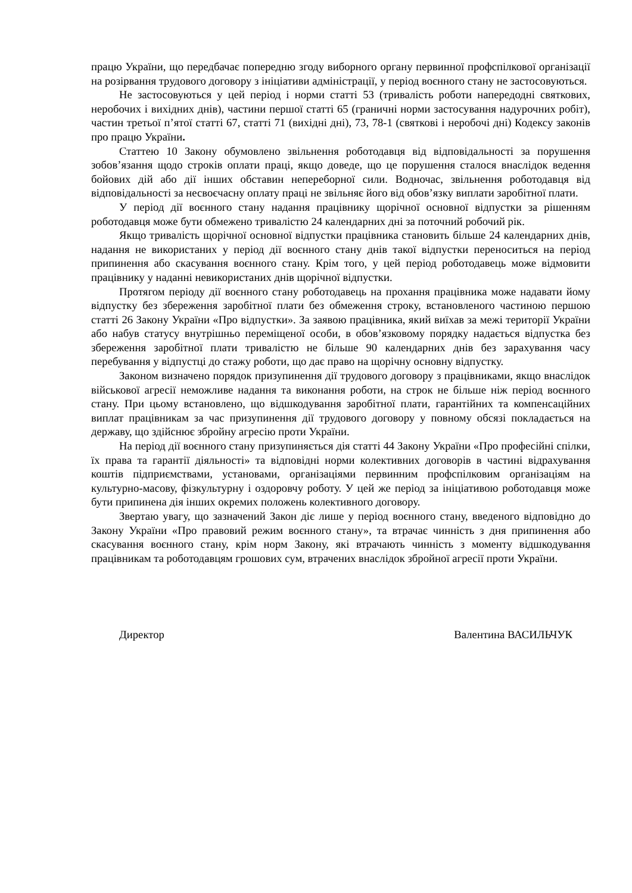працю України, що передбачає попередню згоду виборного органу первинної профспілкової організації на розірвання трудового договору з ініціативи адміністрації, у період воєнного стану не застосовуються.
Не застосовуються у цей період і норми статті 53 (тривалість роботи напередодні святкових, неробочих і вихідних днів), частини першої статті 65 (граничні норми застосування надурочних робіт), частин третьої п’ятої статті 67, статті 71 (вихідні дні), 73, 78-1 (святкові і неробочі дні) Кодексу законів про працю України.
Статтею 10 Закону обумовлено звільнення роботодавця від відповідальності за порушення зобов’язання щодо строків оплати праці, якщо доведе, що це порушення сталося внаслідок ведення бойових дій або дії інших обставин непереборної сили. Водночас, звільнення роботодавця від відповідальності за несвоєчасну оплату праці не звільняє його від обов’язку виплати заробітної плати.
У період дії воєнного стану надання працівнику щорічної основної відпустки за рішенням роботодавця може бути обмежено тривалістю 24 календарних дні за поточний робочий рік.
Якщо тривалість щорічної основної відпустки працівника становить більше 24 календарних днів, надання не використаних у період дії воєнного стану днів такої відпустки переноситься на період припинення або скасування воєнного стану. Крім того, у цей період роботодавець може відмовити працівнику у наданні невикористаних днів щорічної відпустки.
Протягом періоду дії воєнного стану роботодавець на прохання працівника може надавати йому відпустку без збереження заробітної плати без обмеження строку, встановленого частиною першою статті 26 Закону України «Про відпустки». За заявою працівника, який виїхав за межі території України або набув статусу внутрішньо переміщеної особи, в обов’язковому порядку надається відпустка без збереження заробітної плати тривалістю не більше 90 календарних днів без зарахування часу перебування у відпустці до стажу роботи, що дає право на щорічну основну відпустку.
Законом визначено порядок призупинення дії трудового договору з працівниками, якщо внаслідок військової агресії неможливе надання та виконання роботи, на строк не більше ніж період воєнного стану. При цьому встановлено, що відшкодування заробітної плати, гарантійних та компенсаційних виплат працівникам за час призупинення дії трудового договору у повному обсязі покладається на державу, що здійснює збройну агресію проти України.
На період дії воєнного стану призупиняється дія статті 44 Закону України «Про професійні спілки, їх права та гарантії діяльності» та відповідні норми колективних договорів в частині відрахування коштів підприємствами, установами, організаціями первинним профспілковим організаціям на культурно-масову, фізкультурну і оздоровчу роботу. У цей же період за ініціативою роботодавця може бути припинена дія інших окремих положень колективного договору.
Звертаю увагу, що зазначений Закон діє лише у період воєнного стану, введеного відповідно до Закону України «Про правовий режим воєнного стану», та втрачає чинність з дня припинення або скасування воєнного стану, крім норм Закону, які втрачають чинність з моменту відшкодування працівникам та роботодавцям грошових сум, втрачених внаслідок збройної агресії проти України.
Директор Валентина ВАСИЛЬЧУК